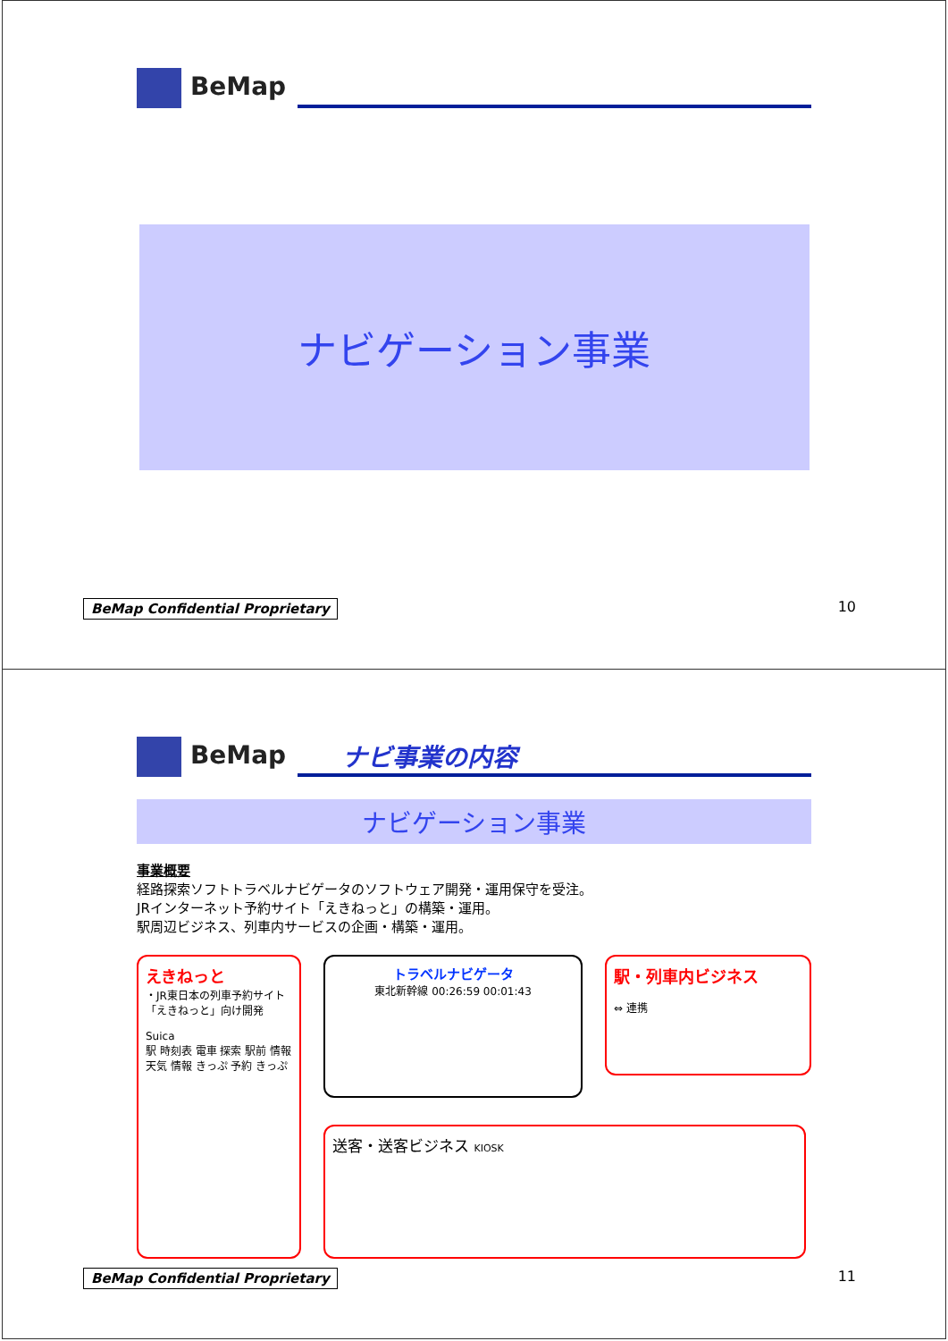BeMap
ナビゲーション事業
BeMap Confidential Proprietary 10
BeMap
ナビ事業の内容
ナビゲーション事業
事業概要
経路探索ソフトトラベルナビゲータのソフトウェア開発・運用保守を受注。
JRインターネット予約サイト「えきねっと」の構築・運用。
駅周辺ビジネス、列車内サービスの企画・構築・運用。
えきねっと
・JR東日本の列車予約サイト「えきねっと」向け開発
Suica
駅 時刻表 電車 探索 駅前 情報 天気 情報 きっぷ 予約 きっぷ
トラベルナビゲータ
東北新幹線 00:26:59 00:01:43
送客・送客ビジネス KIOSK
駅・列車内ビジネス
⇔ 連携
BeMap Confidential Proprietary 11